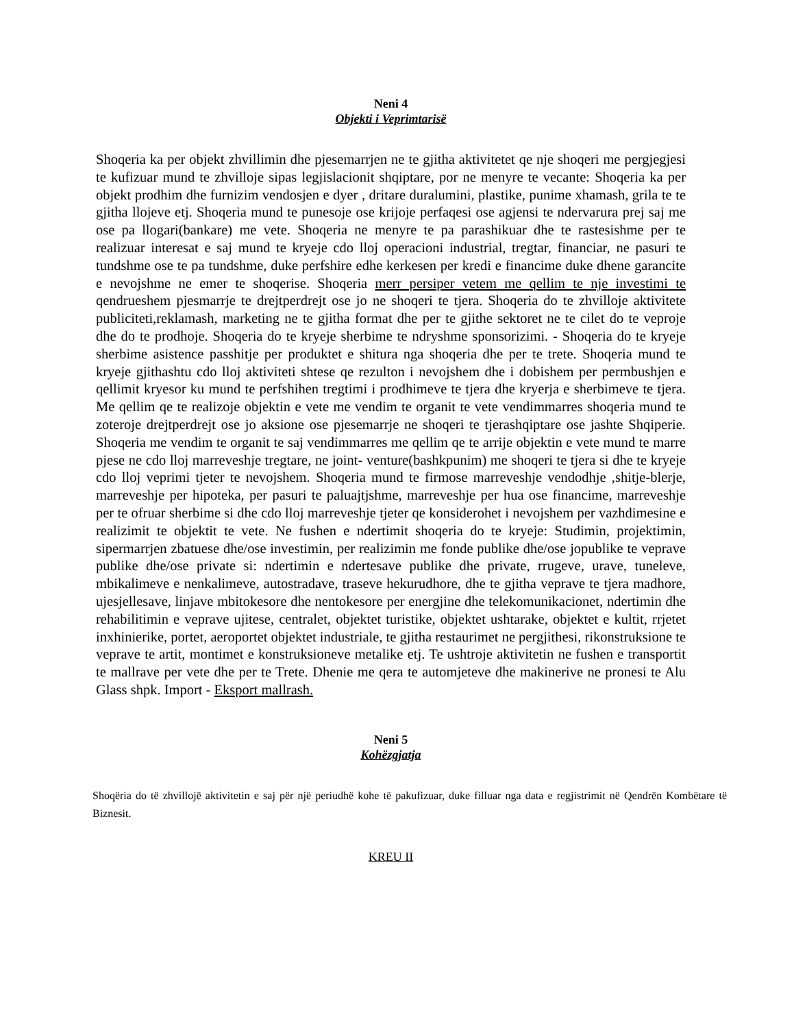Neni 4
Objekti i Veprimtarisë
Shoqeria ka per objekt zhvillimin dhe pjesemarrjen ne te gjitha aktivitetet qe nje shoqeri me pergjegjesi te kufizuar mund te zhvilloje sipas legjislacionit shqiptare, por ne menyre te vecante: Shoqeria ka per objekt prodhim dhe furnizim vendosjen e dyer , dritare duralumini, plastike, punime xhamash, grila te te gjitha llojeve etj. Shoqeria mund te punesoje ose krijoje perfaqesi ose agjensi te ndervarura prej saj me ose pa llogari(bankare) me vete. Shoqeria ne menyre te pa parashikuar dhe te rastesishme per te realizuar interesat e saj mund te kryeje cdo lloj operacioni industrial, tregtar, financiar, ne pasuri te tundshme ose te pa tundshme, duke perfshire edhe kerkesen per kredi e financime duke dhene garancite e nevojshme ne emer te shoqerise. Shoqeria merr persiper vetem me qellim te nje investimi te qendrueshem pjesmarrje te drejtperdrejt ose jo ne shoqeri te tjera. Shoqeria do te zhvilloje aktivitete publiciteti,reklamash, marketing ne te gjitha format dhe per te gjithe sektoret ne te cilet do te veproje dhe do te prodhoje. Shoqeria do te kryeje sherbime te ndryshme sponsorizimi. - Shoqeria do te kryeje sherbime asistence passhitje per produktet e shitura nga shoqeria dhe per te trete. Shoqeria mund te kryeje gjithashtu cdo lloj aktiviteti shtese qe rezulton i nevojshem dhe i dobishem per permbushjen e qellimit kryesor ku mund te perfshihen tregtimi i prodhimeve te tjera dhe kryerja e sherbimeve te tjera. Me qellim qe te realizoje objektin e vete me vendim te organit te vete vendimmarres shoqeria mund te zoteroje drejtperdrejt ose jo aksione ose pjesemarrje ne shoqeri te tjerashqiptare ose jashte Shqiperie. Shoqeria me vendim te organit te saj vendimmarres me qellim qe te arrije objektin e vete mund te marre pjese ne cdo lloj marreveshje tregtare, ne joint- venture(bashkpunim) me shoqeri te tjera si dhe te kryeje cdo lloj veprimi tjeter te nevojshem. Shoqeria mund te firmose marreveshje vendodhje ,shitje-blerje, marreveshje per hipoteka, per pasuri te paluajtjshme, marreveshje per hua ose financime, marreveshje per te ofruar sherbime si dhe cdo lloj marreveshje tjeter qe konsiderohet i nevojshem per vazhdimesine e realizimit te objektit te vete. Ne fushen e ndertimit shoqeria do te kryeje: Studimin, projektimin, sipermarrjen zbatuese dhe/ose investimin, per realizimin me fonde publike dhe/ose jopublike te veprave publike dhe/ose private si: ndertimin e ndertesave publike dhe private, rrugeve, urave, tuneleve, mbikalimeve e nenkalimeve, autostradave, traseve hekurudhore, dhe te gjitha veprave te tjera madhore, ujesjellesave, linjave mbitokesore dhe nentokesore per energjine dhe telekomunikacionet, ndertimin dhe rehabilitimin e veprave ujitese, centralet, objektet turistike, objektet ushtarake, objektet e kultit, rrjetet inxhinierike, portet, aeroportet objektet industriale, te gjitha restaurimet ne pergjithesi, rikonstruksione te veprave te artit, montimet e konstruksioneve metalike etj. Te ushtroje aktivitetin ne fushen e transportit te mallrave per vete dhe per te Trete. Dhenie me qera te automjeteve dhe makinerive ne pronesi te Alu Glass shpk. Import - Eksport mallrash.
Neni 5
Kohëzgjatja
Shoqëria do të zhvillojë aktivitetin e saj për një periudhë kohe të pakufizuar, duke filluar nga data e regjistrimit në Qendrën Kombëtare të Biznesit.
KREU II